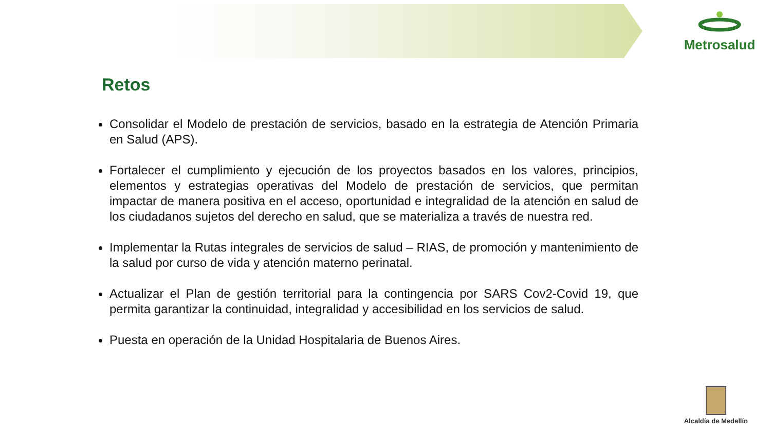Metrosalud
Retos
Consolidar el Modelo de prestación de servicios, basado en la estrategia de Atención Primaria en Salud (APS).
Fortalecer el cumplimiento y ejecución de los proyectos basados en los valores, principios, elementos y estrategias operativas del Modelo de prestación de servicios, que permitan impactar de manera positiva en el acceso, oportunidad e integralidad de la atención en salud de los ciudadanos sujetos del derecho en salud, que se materializa a través de nuestra red.
Implementar la Rutas integrales de servicios de salud – RIAS, de promoción y mantenimiento de la salud por curso de vida y atención materno perinatal.
Actualizar el Plan de gestión territorial para la contingencia por SARS Cov2-Covid 19, que permita garantizar la continuidad, integralidad y accesibilidad en los servicios de salud.
Puesta en operación de la Unidad Hospitalaria de Buenos Aires.
Alcaldía de Medellín